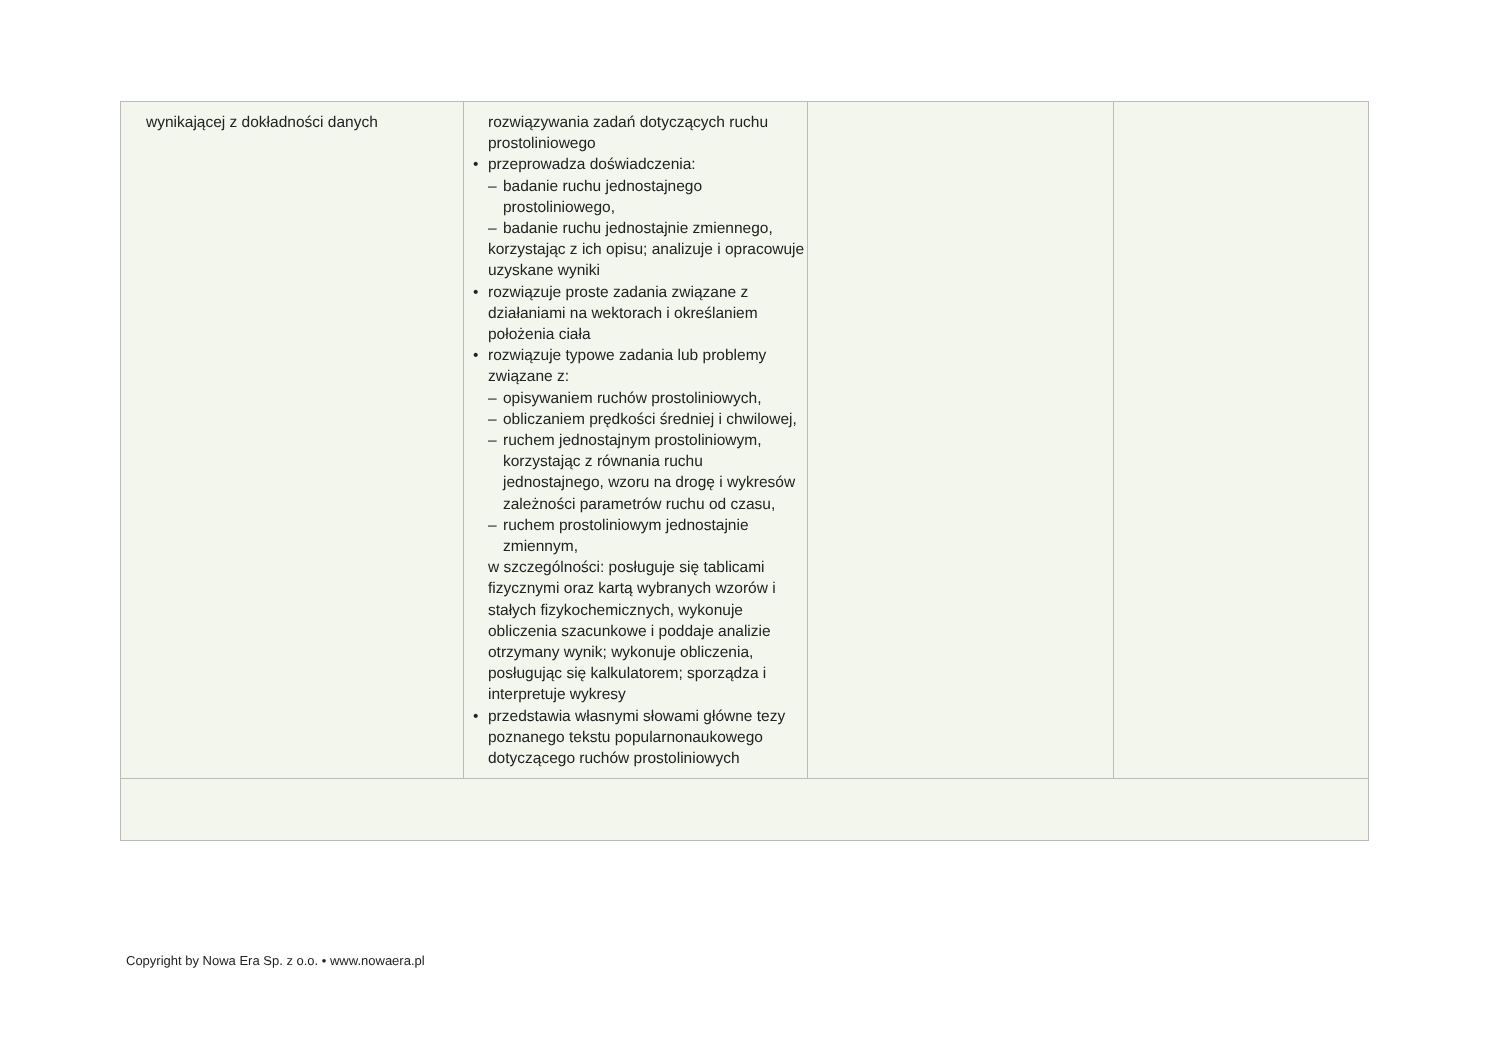| wynikającej z dokładności danych | rozwiązywania zadań dotyczących ruchu prostoliniowego • przeprowadza doświadczenia: – badanie ruchu jednostajnego prostoliniowego, – badanie ruchu jednostajnie zmiennego, korzystając z ich opisu; analizuje i opracowuje uzyskane wyniki • rozwiązuje proste zadania związane z działaniami na wektorach i określaniem położenia ciała • rozwiązuje typowe zadania lub problemy związane z: – opisywaniem ruchów prostoliniowych, – obliczaniem prędkości średniej i chwilowej, – ruchem jednostajnym prostoliniowym, korzystając z równania ruchu jednostajnego, wzoru na drogę i wykresów zależności parametrów ruchu od czasu, – ruchem prostoliniowym jednostajnie zmiennym, w szczególności: posługuje się tablicami fizycznymi oraz kartą wybranych wzorów i stałych fizykochemicznych, wykonuje obliczenia szacunkowe i poddaje analizie otrzymany wynik; wykonuje obliczenia, posługując się kalkulatorem; sporządza i interpretuje wykresy • przedstawia własnymi słowami główne tezy poznanego tekstu popularnonaukowego dotyczącego ruchów prostoliniowych | | |
Copyright by Nowa Era Sp. z o.o. • www.nowaera.pl